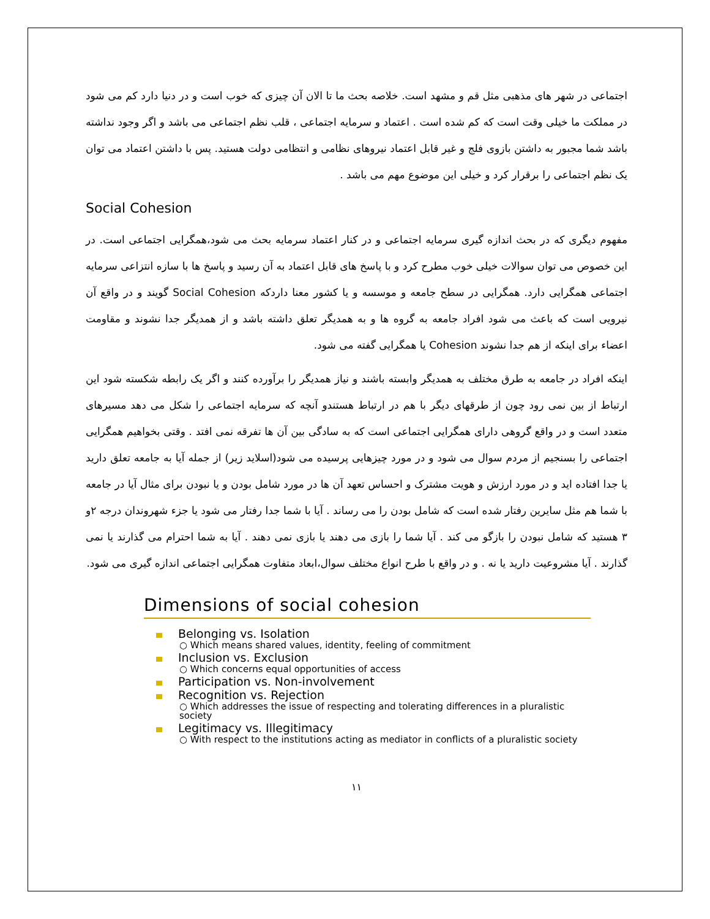اجتماعی در شهر های مذهبی مثل قم و مشهد است. خلاصه بحث ما تا الان آن چیزی که خوب است و در دنیا دارد کم می شود در مملکت ما خیلی وقت است که کم شده است . اعتماد و سرمایه اجتماعی ، قلب نظم اجتماعی می باشد و اگر وجود نداشته باشد شما مجبور به داشتن بازوی فلج و غیر قابل اعتماد نیروهای نظامی و انتظامی دولت هستید. پس با داشتن اعتماد می توان یک نظم اجتماعی را برقرار کرد و خیلی این موضوع مهم می باشد .
Social Cohesion
مفهوم دیگری که در بحث اندازه گیری سرمایه اجتماعی و در کنار اعتماد سرمایه بحث می شود،همگرایی اجتماعی است. در این خصوص می توان سوالات خیلی خوب مطرح کرد و با پاسخ های قابل اعتماد به آن رسید و پاسخ ها با سازه انتزاعی سرمایه اجتماعی همگرایی دارد. همگرایی در سطح جامعه و موسسه و یا کشور معنا داردکه Social Cohesion گویند و در واقع آن نیرویی است که باعث می شود افراد جامعه به گروه ها و به همدیگر تعلق داشته باشد و از همدیگر جدا نشوند و مقاومت اعضاء برای اینکه از هم جدا نشوند Cohesion یا همگرایی گفته می شود.
اینکه افراد در جامعه به طرق مختلف به همدیگر وابسته باشند و نیاز همدیگر را برآورده کنند و اگر یک رابطه شکسته شود این ارتباط از بین نمی رود چون از طرقهای دیگر با هم در ارتباط هستندو آنچه که سرمایه اجتماعی را شکل می دهد مسیرهای متعدد است و در واقع گروهی دارای همگرایی اجتماعی است که به سادگی بین آن ها تفرقه نمی افتد . وقتی بخواهیم همگرایی اجتماعی را بسنجیم از مردم سوال می شود و در مورد چیزهایی پرسیده می شود(اسلاید زیر) از جمله آیا به جامعه تعلق دارید یا جدا افتاده اید و در مورد ارزش و هویت مشترک و احساس تعهد آن ها در مورد شامل بودن و یا نبودن برای مثال آیا در جامعه با شما هم مثل سایرین رفتار شده است که شامل بودن را می رساند . آیا با شما جدا رفتار می شود یا جزء شهروندان درجه ۲و ۳ هستید که شامل نبودن را بازگو می کند . آیا شما را بازی می دهند یا بازی نمی دهند . آیا به شما احترام می گذارند یا نمی گذارند . آیا مشروعیت دارید یا نه . و در واقع با طرح انواع مختلف سوال،ابعاد متفاوت همگرایی اجتماعی اندازه گیری می شود.
Dimensions of social cohesion
Belonging vs. Isolation
○ Which means shared values, identity, feeling of commitment
Inclusion vs. Exclusion
○ Which concerns equal opportunities of access
Participation vs. Non-involvement
Recognition vs. Rejection
○ Which addresses the issue of respecting and tolerating differences in a pluralistic society
Legitimacy vs. Illegitimacy
○ With respect to the institutions acting as mediator in conflicts of a pluralistic society
۱۱